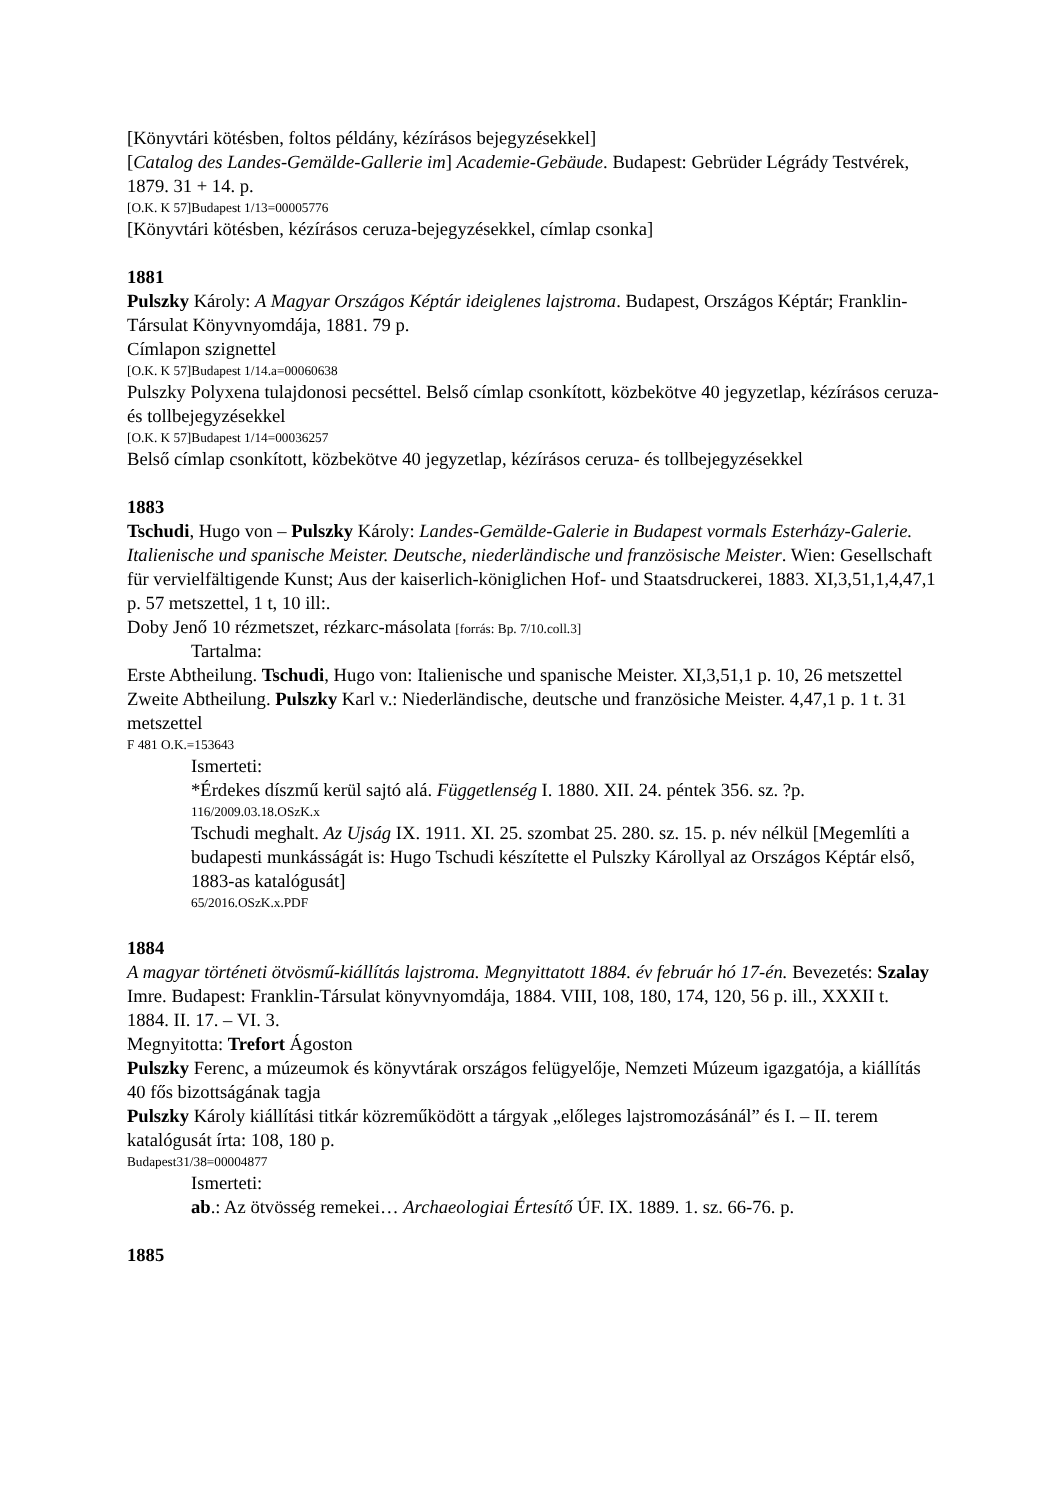[Könyvtári kötésben, foltos példány, kézírásos bejegyzésekkel]
[Catalog des Landes-Gemälde-Gallerie im] Academie-Gebäude. Budapest: Gebrüder Légrády Testvérek, 1879. 31 + 14. p.
[O.K. K 57]Budapest 1/13=00005776
[Könyvtári kötésben, kézírásos ceruza-bejegyzésekkel, címlap csonka]
1881
Pulszky Károly: A Magyar Országos Képtár ideiglenes lajstroma. Budapest, Országos Képtár; Franklin-Társulat Könyvnyomdája, 1881. 79 p.
Címlapon szignettel
[O.K. K 57]Budapest 1/14.a=00060638
Pulszky Polyxena tulajdonosi pecséttel. Belső címlap csonkított, közbekötve 40 jegyzetlap, kézírásos ceruza- és tollbejegyzésekkel
[O.K. K 57]Budapest 1/14=00036257
Belső címlap csonkított, közbekötve 40 jegyzetlap, kézírásos ceruza- és tollbejegyzésekkel
1883
Tschudi, Hugo von – Pulszky Károly: Landes-Gemälde-Galerie in Budapest vormals Esterházy-Galerie. Italienische und spanische Meister. Deutsche, niederländische und französische Meister. Wien: Gesellschaft für vervielfältigende Kunst; Aus der kaiserlich-königlichen Hof- und Staatsdruckerei, 1883. XI,3,51,1,4,47,1 p. 57 metszettel, 1 t, 10 ill:.
Doby Jenő 10 rézmetszet, rézkarc-másolata [forrás: Bp. 7/10.coll.3]
Tartalma:
Erste Abtheilung. Tschudi, Hugo von: Italienische und spanische Meister. XI,3,51,1 p. 10, 26 metszettel
Zweite Abtheilung. Pulszky Karl v.: Niederländische, deutsche und französiche Meister. 4,47,1 p. 1 t. 31 metszettel
F 481 O.K.=153643
Ismerteti:
*Érdekes díszmű kerül sajtó alá. Függetlenség I. 1880. XII. 24. péntek 356. sz. ?p.
116/2009.03.18.OSzK.x
Tschudi meghalt. Az Ujság IX. 1911. XI. 25. szombat 25. 280. sz. 15. p. név nélkül [Megemlíti a budapesti munkásságát is: Hugo Tschudi készítette el Pulszky Károllyal az Országos Képtár első, 1883-as katalógusát]
65/2016.OSzK.x.PDF
1884
A magyar történeti ötvösmű-kiállítás lajstroma. Megnyittatott 1884. év február hó 17-én. Bevezetés: Szalay Imre. Budapest: Franklin-Társulat könyvnyomdája, 1884. VIII, 108, 180, 174, 120, 56 p. ill., XXXII t.
1884. II. 17. – VI. 3.
Megnyitotta: Trefort Ágoston
Pulszky Ferenc, a múzeumok és könyvtárak országos felügyelője, Nemzeti Múzeum igazgatója, a kiállítás 40 fős bizottságának tagja
Pulszky Károly kiállítási titkár közreműködött a tárgyak „előleges lajstromozásánál” és I. – II. terem katalógusát írta: 108, 180 p.
Budapest31/38=00004877
Ismerteti:
ab.: Az ötvösség remekei… Archaeologiai Értesítő ÚF. IX. 1889. 1. sz. 66-76. p.
1885